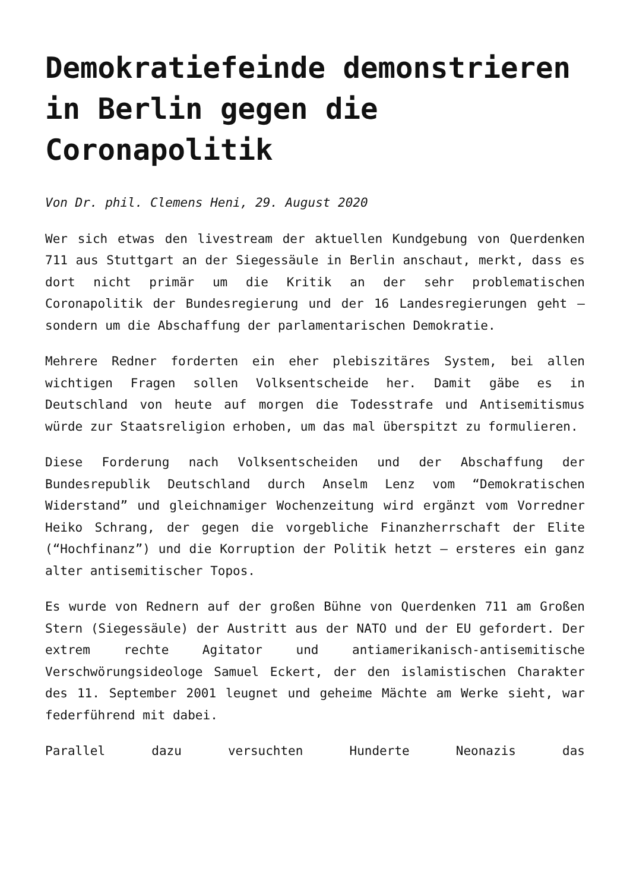Demokratiefeinde demonstrieren in Berlin gegen die Coronapolitik
Von Dr. phil. Clemens Heni, 29. August 2020
Wer sich etwas den livestream der aktuellen Kundgebung von Querdenken 711 aus Stuttgart an der Siegessäule in Berlin anschaut, merkt, dass es dort nicht primär um die Kritik an der sehr problematischen Coronapolitik der Bundesregierung und der 16 Landesregierungen geht – sondern um die Abschaffung der parlamentarischen Demokratie.
Mehrere Redner forderten ein eher plebiszitäres System, bei allen wichtigen Fragen sollen Volksentscheide her. Damit gäbe es in Deutschland von heute auf morgen die Todesstrafe und Antisemitismus würde zur Staatsreligion erhoben, um das mal überspitzt zu formulieren.
Diese Forderung nach Volksentscheiden und der Abschaffung der Bundesrepublik Deutschland durch Anselm Lenz vom “Demokratischen Widerstand” und gleichnamiger Wochenzeitung wird ergänzt vom Vorredner Heiko Schrang, der gegen die vorgebliche Finanzherrschaft der Elite (“Hochfinanz”) und die Korruption der Politik hetzt – ersteres ein ganz alter antisemitischer Topos.
Es wurde von Rednern auf der großen Bühne von Querdenken 711 am Großen Stern (Siegessäule) der Austritt aus der NATO und der EU gefordert. Der extrem rechte Agitator und antiamerikanisch-antisemitische Verschwörungsideologe Samuel Eckert, der den islamistischen Charakter des 11. September 2001 leugnet und geheime Mächte am Werke sieht, war federführend mit dabei.
Parallel dazu versuchten Hunderte Neonazis das